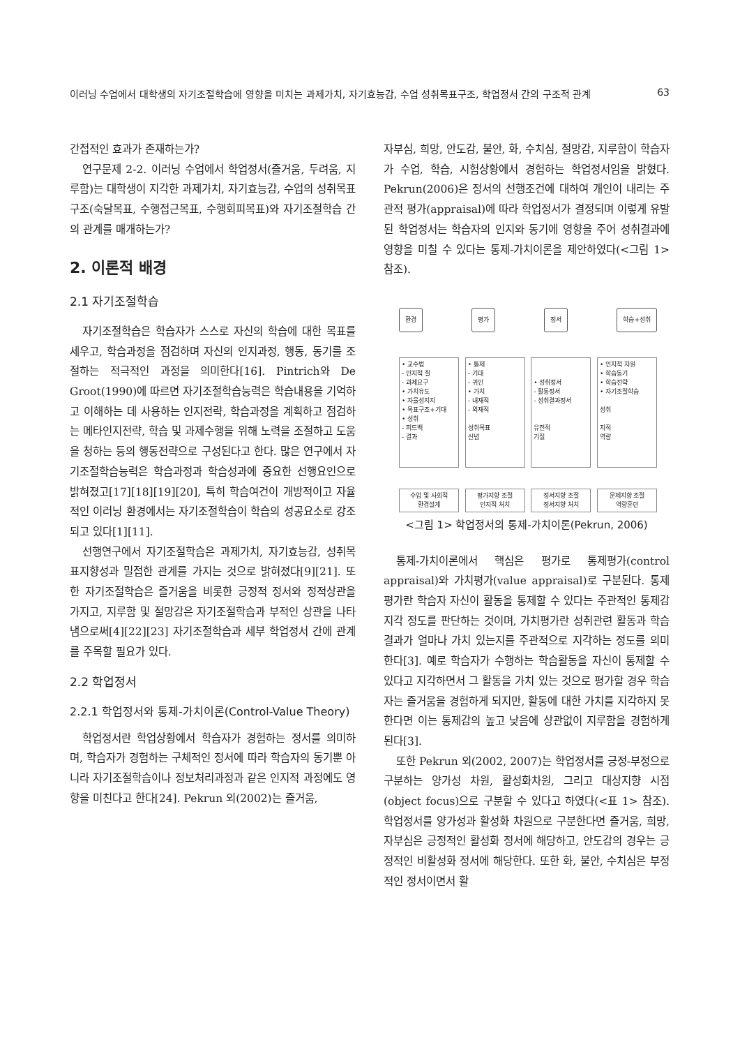이러닝 수업에서 대학생의 자기조절학습에 영향을 미치는 과제가치, 자기효능감, 수업 성취목표구조, 학업정서 간의 구조적 관계 63
간접적인 효과가 존재하는가?
연구문제 2-2. 이러닝 수업에서 학업정서(즐거움, 두려움, 지루함)는 대학생이 지각한 과제가치, 자기효능감, 수업의 성취목표구조(숙달목표, 수행접근목표, 수행회피목표)와 자기조절학습 간의 관계를 매개하는가?
2. 이론적 배경
2.1 자기조절학습
자기조절학습은 학습자가 스스로 자신의 학습에 대한 목표를 세우고, 학습과정을 점검하며 자신의 인지과정, 행동, 동기를 조절하는 적극적인 과정을 의미한다[16]. Pintrich와 De Groot(1990)에 따르면 자기조절학습능력은 학습내용을 기억하고 이해하는 데 사용하는 인지전략, 학습과정을 계획하고 점검하는 메타인지전략, 학습 및 과제수행을 위해 노력을 조절하고 도움을 청하는 등의 행동전략으로 구성된다고 한다. 많은 연구에서 자기조절학습능력은 학습과정과 학습성과에 중요한 선행요인으로 밝혀졌고[17][18][19][20], 특히 학습여건이 개방적이고 자율적인 이러닝 환경에서는 자기조절학습이 학습의 성공요소로 강조되고 있다[1][11].
선행연구에서 자기조절학습은 과제가치, 자기효능감, 성취목표지향성과 밀접한 관계를 가지는 것으로 밝혀졌다[9][21]. 또한 자기조절학습은 즐거움을 비롯한 긍정적 정서와 정적상관을 가지고, 지루함 및 절망감은 자기조절학습과 부적인 상관을 나타냄으로써[4][22][23] 자기조절학습과 세부 학업정서 간에 관계를 주목할 필요가 있다.
2.2 학업정서
2.2.1 학업정서와 통제-가치이론(Control-Value Theory)
학업정서란 학업상황에서 학습자가 경험하는 정서를 의미하며, 학습자가 경험하는 구체적인 정서에 따라 학습자의 동기뿐 아니라 자기조절학습이나 정보처리과정과 같은 인지적 과정에도 영향을 미친다고 한다[24]. Pekrun 외(2002)는 즐거움,
자부심, 희망, 안도감, 불안, 화, 수치심, 절망감, 지루함이 학습자가 수업, 학습, 시험상황에서 경험하는 학업정서임을 밝혔다. Pekrun(2006)은 정서의 선행조건에 대하여 개인이 내리는 주관적 평가(appraisal)에 따라 학업정서가 결정되며 이렇게 유발된 학업정서는 학습자의 인지와 동기에 영향을 주어 성취결과에 영향을 미칠 수 있다는 통제-가치이론을 제안하였다(<그림 1> 참조).
환경 평가 정서 학습+성취
• 교수법
- 인지적 질
- 과제요구
• 가치유도
• 자율성지지
• 목표구조+기대
• 성취
- 피드백
- 결과
• 통제
- 기대
- 귀인
• 가치
- 내재적
- 외재적
성취목표
신념
• 성취정서
- 활동정서
- 성취결과정서
유전적
기질
• 인지적 자원
• 학습동기
• 학습전략
• 자기조절학습
성취
지적
역량
수업 및 사회적
환경설계
평가지향 조절
인지적 처치
정서지향 조절
정서지향 처치
문제지향 조절
역량훈련
<그림 1> 학업정서의 통제-가치이론(Pekrun, 2006)
통제-가치이론에서 핵심은 평가로 통제평가(control appraisal)와 가치평가(value appraisal)로 구분된다. 통제평가란 학습자 자신이 활동을 통제할 수 있다는 주관적인 통제감 지각 정도를 판단하는 것이며, 가치평가란 성취관련 활동과 학습결과가 얼마나 가치 있는지를 주관적으로 지각하는 정도를 의미한다[3]. 예로 학습자가 수행하는 학습활동을 자신이 통제할 수 있다고 지각하면서 그 활동을 가치 있는 것으로 평가할 경우 학습자는 즐거움을 경험하게 되지만, 활동에 대한 가치를 지각하지 못한다면 이는 통제감의 높고 낮음에 상관없이 지루함을 경험하게 된다[3].
또한 Pekrun 외(2002, 2007)는 학업정서를 긍정-부정으로 구분하는 양가성 차원, 활성화차원, 그리고 대상지향 시점(object focus)으로 구분할 수 있다고 하였다(<표 1> 참조). 학업정서를 양가성과 활성화 차원으로 구분한다면 즐거움, 희망, 자부심은 긍정적인 활성화 정서에 해당하고, 안도감의 경우는 긍정적인 비활성화 정서에 해당한다. 또한 화, 불안, 수치심은 부정적인 정서이면서 활